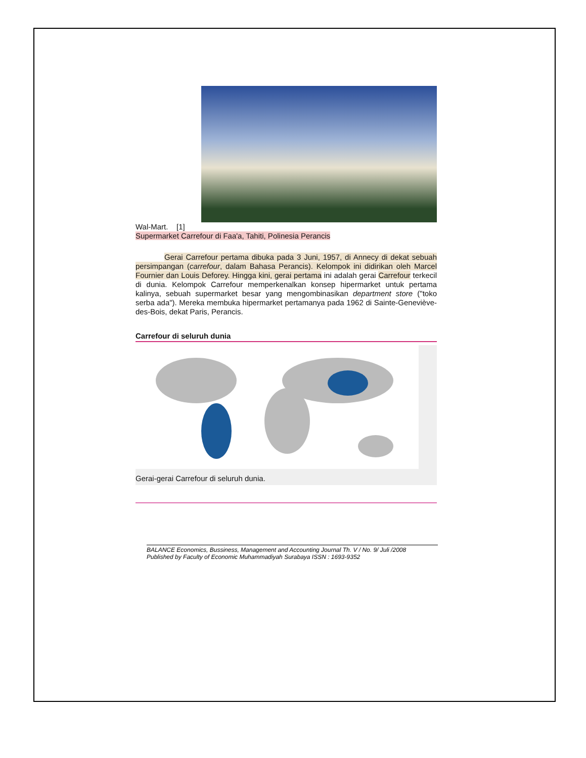Wal-Mart. [1]
Supermarket Carrefour di Faa'a, Tahiti, Polinesia Perancis
Gerai Carrefour pertama dibuka pada 3 Juni, 1957, di Annecy di dekat sebuah persimpangan (carrefour, dalam Bahasa Perancis). Kelompok ini didirikan oleh Marcel Fournier dan Louis Deforey. Hingga kini, gerai pertama ini adalah gerai Carrefour terkecil di dunia. Kelompok Carrefour memperkenalkan konsep hipermarket untuk pertama kalinya, sebuah supermarket besar yang mengombinasikan department store ("toko serba ada"). Mereka membuka hipermarket pertamanya pada 1962 di Sainte-Geneviève-des-Bois, dekat Paris, Perancis.
Carrefour di seluruh dunia
Gerai-gerai Carrefour di seluruh dunia.
BALANCE Economics, Bussiness, Management and Accounting Journal Th. V / No. 9/ Juli /2008
Published by Faculty of Economic Muhammadiyah Surabaya ISSN : 1693-9352